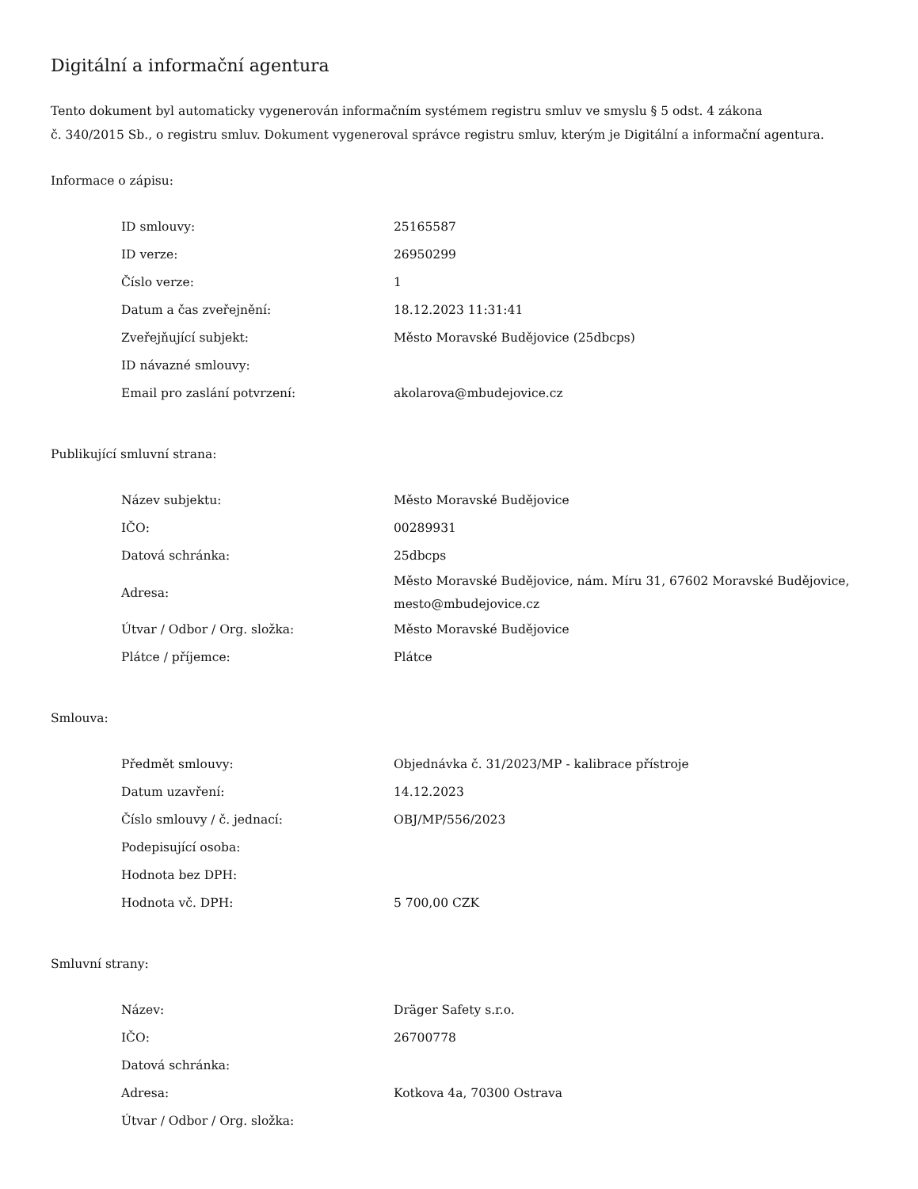Digitální a informační agentura
Tento dokument byl automaticky vygenerován informačním systémem registru smluv ve smyslu § 5 odst. 4 zákona
č. 340/2015 Sb., o registru smluv. Dokument vygeneroval správce registru smluv, kterým je Digitální a informační agentura.
Informace o zápisu:
| ID smlouvy: | 25165587 |
| ID verze: | 26950299 |
| Číslo verze: | 1 |
| Datum a čas zveřejnění: | 18.12.2023 11:31:41 |
| Zveřejňující subjekt: | Město Moravské Budějovice (25dbcps) |
| ID návazné smlouvy: | |
| Email pro zaslání potvrzení: | akolarova@mbudejovice.cz |
Publikující smluvní strana:
| Název subjektu: | Město Moravské Budějovice |
| IČO: | 00289931 |
| Datová schránka: | 25dbcps |
| Adresa: | Město Moravské Budějovice, nám. Míru 31, 67602 Moravské Budějovice, mesto@mbudejovice.cz |
| Útvar / Odbor / Org. složka: | Město Moravské Budějovice |
| Plátce / příjemce: | Plátce |
Smlouva:
| Předmět smlouvy: | Objednávka č. 31/2023/MP - kalibrace přístroje |
| Datum uzavření: | 14.12.2023 |
| Číslo smlouvy / č. jednací: | OBJ/MP/556/2023 |
| Podepisující osoba: | |
| Hodnota bez DPH: | |
| Hodnota vč. DPH: | 5 700,00 CZK |
Smluvní strany:
| Název: | Dräger Safety s.r.o. |
| IČO: | 26700778 |
| Datová schránka: | |
| Adresa: | Kotkova 4a, 70300 Ostrava |
| Útvar / Odbor / Org. složka: | |